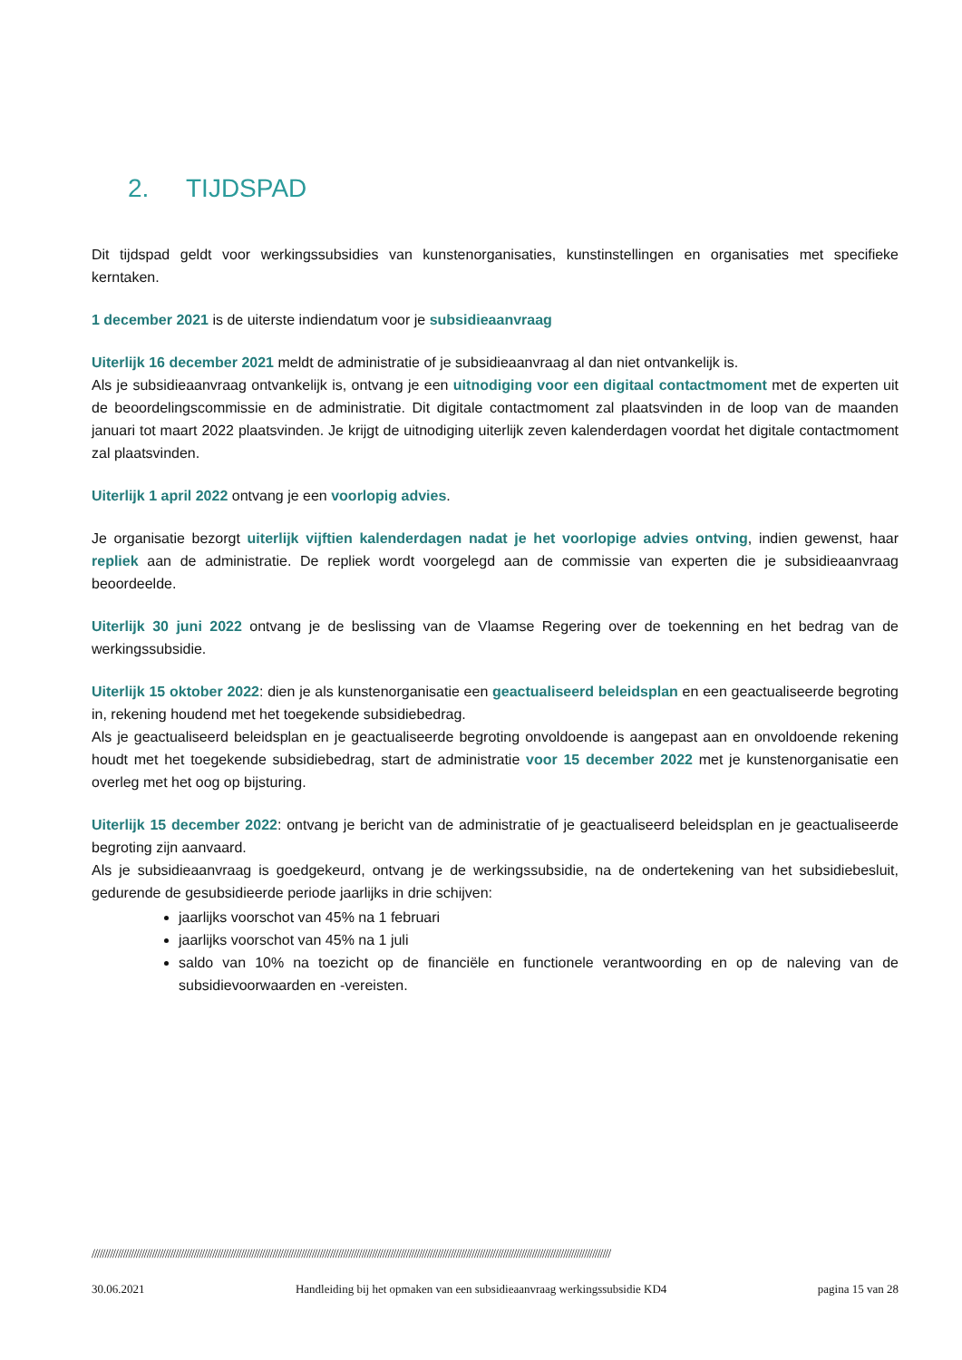2. TIJDSPAD
Dit tijdspad geldt voor werkingssubsidies van kunstenorganisaties, kunstinstellingen en organisaties met specifieke kerntaken.
1 december 2021 is de uiterste indiendatum voor je subsidieaanvraag
Uiterlijk 16 december 2021 meldt de administratie of je subsidieaanvraag al dan niet ontvankelijk is.
Als je subsidieaanvraag ontvankelijk is, ontvang je een uitnodiging voor een digitaal contactmoment met de experten uit de beoordelingscommissie en de administratie. Dit digitale contactmoment zal plaatsvinden in de loop van de maanden januari tot maart 2022 plaatsvinden. Je krijgt de uitnodiging uiterlijk zeven kalenderdagen voordat het digitale contactmoment zal plaatsvinden.
Uiterlijk 1 april 2022 ontvang je een voorlopig advies.
Je organisatie bezorgt uiterlijk vijftien kalenderdagen nadat je het voorlopige advies ontving, indien gewenst, haar repliek aan de administratie. De repliek wordt voorgelegd aan de commissie van experten die je subsidieaanvraag beoordeelde.
Uiterlijk 30 juni 2022 ontvang je de beslissing van de Vlaamse Regering over de toekenning en het bedrag van de werkingssubsidie.
Uiterlijk 15 oktober 2022: dien je als kunstenorganisatie een geactualiseerd beleidsplan en een geactualiseerde begroting in, rekening houdend met het toegekende subsidiebedrag.
Als je geactualiseerd beleidsplan en je geactualiseerde begroting onvoldoende is aangepast aan en onvoldoende rekening houdt met het toegekende subsidiebedrag, start de administratie voor 15 december 2022 met je kunstenorganisatie een overleg met het oog op bijsturing.
Uiterlijk 15 december 2022: ontvang je bericht van de administratie of je geactualiseerd beleidsplan en je geactualiseerde begroting zijn aanvaard.
Als je subsidieaanvraag is goedgekeurd, ontvang je de werkingssubsidie, na de ondertekening van het subsidiebesluit, gedurende de gesubsidieerde periode jaarlijks in drie schijven:
jaarlijks voorschot van 45% na 1 februari
jaarlijks voorschot van 45% na 1 juli
saldo van 10% na toezicht op de financiële en functionele verantwoording en op de naleving van de subsidievoorwaarden en -vereisten.
//////////////////////////////////////////////////////////////////////////////////////////////////////////////////////////////////////////////////////////////////////////////////////////////////////
30.06.2021 Handleiding bij het opmaken van een subsidieaanvraag werkingssubsidie KD4 pagina 15 van 28